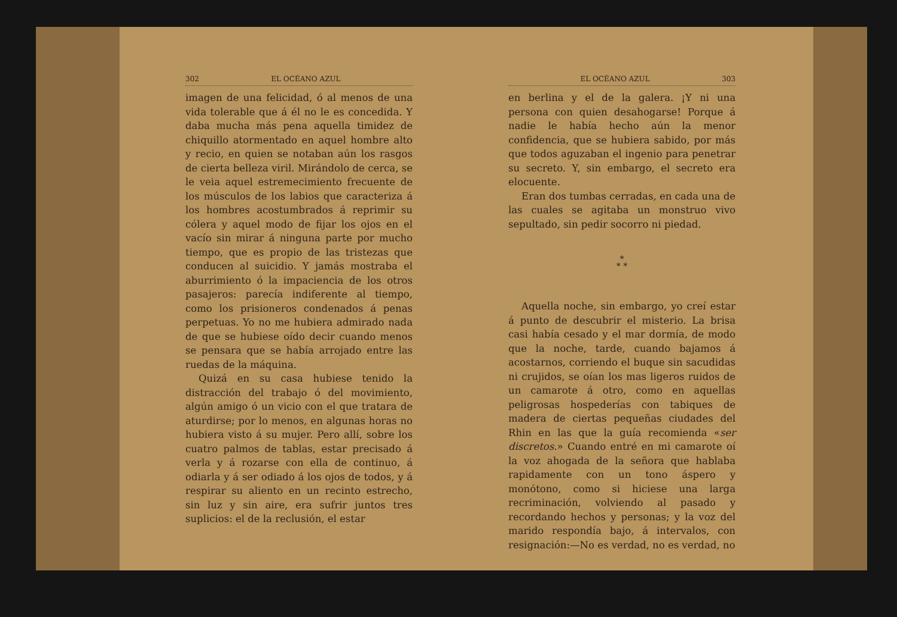302 EL OCÉANO AZUL
imagen de una felicidad, ó al menos de una vida tolerable que á él no le es concedida. Y daba mucha más pena aquella timidez de chiquillo atormentado en aquel hombre alto y recio, en quien se notaban aún los rasgos de cierta belleza viril. Mirándolo de cerca, se le veia aquel estremecimiento frecuente de los músculos de los labios que caracteriza á los hombres acostumbrados á reprimir su cólera y aquel modo de fijar los ojos en el vacío sin mirar á ninguna parte por mucho tiempo, que es propio de las tristezas que conducen al suicidio. Y jamás mostraba el aburrimiento ó la impaciencia de los otros pasajeros: parecía indiferente al tiempo, como los prisioneros condenados á penas perpetuas. Yo no me hubiera admirado nada de que se hubiese oído decir cuando menos se pensara que se había arrojado entre las ruedas de la máquina.
Quizá en su casa hubiese tenido la distracción del trabajo ó del movimiento, algún amigo ó un vicio con el que tratara de aturdirse; por lo menos, en algunas horas no hubiera visto á su mujer. Pero allí, sobre los cuatro palmos de tablas, estar precisado á verla y á rozarse con ella de continuo, á odiarla y á ser odiado á los ojos de todos, y á respirar su aliento en un recinto estrecho, sin luz y sin aire, era sufrir juntos tres suplicios: el de la reclusión, el estar
EL OCÉANO AZUL 303
en berlina y el de la galera. ¡Y ni una persona con quien desahogarse! Porque á nadie le había hecho aún la menor confidencia, que se hubiera sabido, por más que todos aguzaban el ingenio para penetrar su secreto. Y, sin embargo, el secreto era elocuente.
Eran dos tumbas cerradas, en cada una de las cuales se agitaba un monstruo vivo sepultado, sin pedir socorro ni piedad.
*
* *
Aquella noche, sin embargo, yo creí estar á punto de descubrir el misterio. La brisa casi había cesado y el mar dormía, de modo que la noche, tarde, cuando bajamos á acostarnos, corriendo el buque sin sacudidas ni crujidos, se oían los mas ligeros ruidos de un camarote á otro, como en aquellas peligrosas hospederías con tabiques de madera de ciertas pequeñas ciudades del Rhin en las que la guía recomienda «ser discretos.» Cuando entré en mi camarote oí la voz ahogada de la señora que hablaba rapidamente con un tono áspero y monótono, como si hiciese una larga recriminación, volviendo al pasado y recordando hechos y personas; y la voz del marido respondía bajo, á intervalos, con resignación:—No es verdad, no es verdad, no